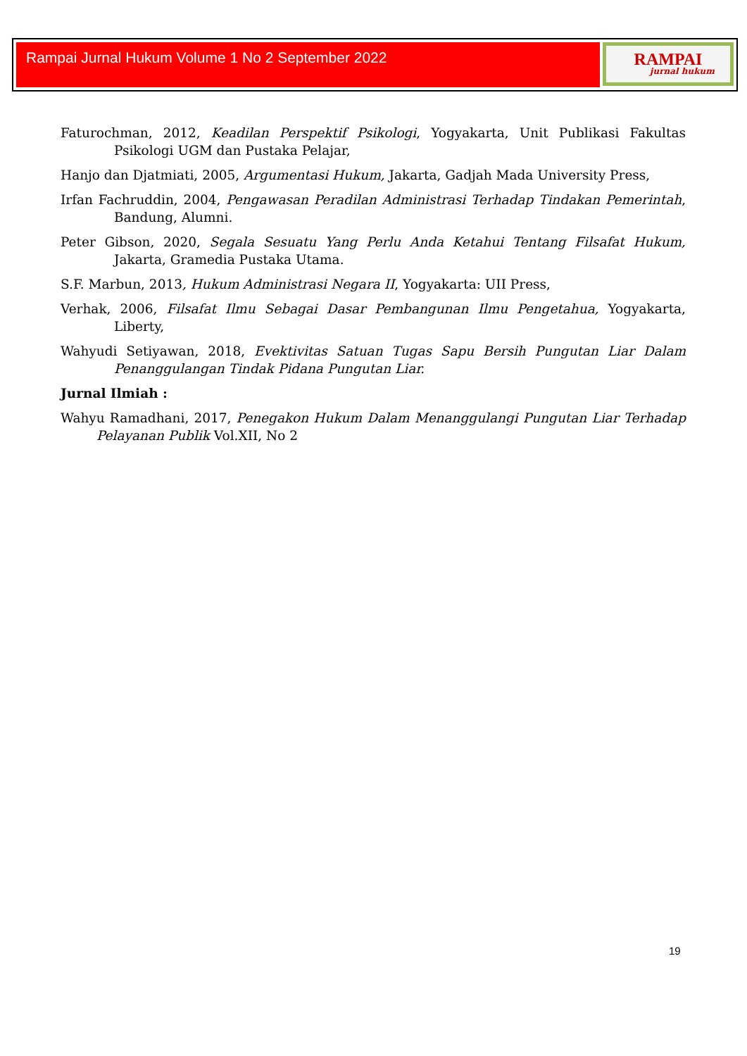Rampai Jurnal Hukum Volume 1 No 2 September 2022 RAMPAI
jurnal hukum
Faturochman, 2012, Keadilan Perspektif Psikologi, Yogyakarta, Unit Publikasi Fakultas Psikologi UGM dan Pustaka Pelajar,
Hanjo dan Djatmiati, 2005, Argumentasi Hukum, Jakarta, Gadjah Mada University Press,
Irfan Fachruddin, 2004, Pengawasan Peradilan Administrasi Terhadap Tindakan Pemerintah, Bandung, Alumni.
Peter Gibson, 2020, Segala Sesuatu Yang Perlu Anda Ketahui Tentang Filsafat Hukum, Jakarta, Gramedia Pustaka Utama.
S.F. Marbun, 2013, Hukum Administrasi Negara II, Yogyakarta: UII Press,
Verhak, 2006, Filsafat Ilmu Sebagai Dasar Pembangunan Ilmu Pengetahua, Yogyakarta, Liberty,
Wahyudi Setiyawan, 2018, Evektivitas Satuan Tugas Sapu Bersih Pungutan Liar Dalam Penanggulangan Tindak Pidana Pungutan Liar.
Jurnal Ilmiah :
Wahyu Ramadhani, 2017, Penegakon Hukum Dalam Menanggulangi Pungutan Liar Terhadap Pelayanan Publik Vol.XII, No 2
19